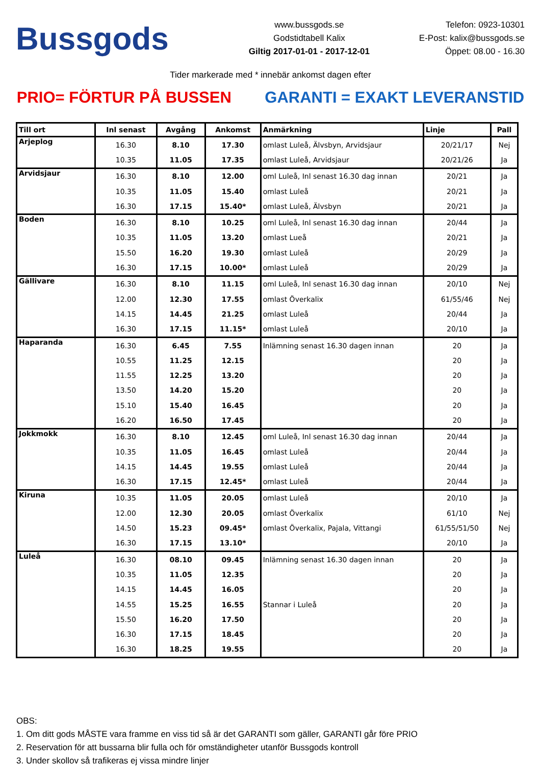Bussgods
www.bussgods.se
Godstidtabell Kalix
Giltig 2017-01-01 - 2017-12-01
Telefon: 0923-10301
E-Post: kalix@bussgods.se
Öppet: 08.00 - 16.30
Tider markerade med * innebär ankomst dagen efter
PRIO= FÖRTUR PÅ BUSSEN GARANTI = EXAKT LEVERANSTID
| Till ort | Inl senast | Avgång | Ankomst | Anmärkning | Linje | Pall |
| --- | --- | --- | --- | --- | --- | --- |
| Arjeplog | 16.30 | 8.10 | 17.30 | omlast Luleå, Älvsbyn, Arvidsjaur | 20/21/17 | Nej |
| | 10.35 | 11.05 | 17.35 | omlast Luleå, Arvidsjaur | 20/21/26 | Ja |
| Arvidsjaur | 16.30 | 8.10 | 12.00 | oml Luleå, Inl senast 16.30 dag innan | 20/21 | Ja |
| | 10.35 | 11.05 | 15.40 | omlast Luleå | 20/21 | Ja |
| | 16.30 | 17.15 | 15.40* | omlast Luleå, Älvsbyn | 20/21 | Ja |
| Boden | 16.30 | 8.10 | 10.25 | oml Luleå, Inl senast 16.30 dag innan | 20/44 | Ja |
| | 10.35 | 11.05 | 13.20 | omlast Lueå | 20/21 | Ja |
| | 15.50 | 16.20 | 19.30 | omlast Luleå | 20/29 | Ja |
| | 16.30 | 17.15 | 10.00* | omlast Luleå | 20/29 | Ja |
| Gällivare | 16.30 | 8.10 | 11.15 | oml Luleå, Inl senast 16.30 dag innan | 20/10 | Nej |
| | 12.00 | 12.30 | 17.55 | omlast Överkalix | 61/55/46 | Nej |
| | 14.15 | 14.45 | 21.25 | omlast Luleå | 20/44 | Ja |
| | 16.30 | 17.15 | 11.15* | omlast Luleå | 20/10 | Ja |
| Haparanda | 16.30 | 6.45 | 7.55 | Inlämning senast 16.30 dagen innan | 20 | Ja |
| | 10.55 | 11.25 | 12.15 | | 20 | Ja |
| | 11.55 | 12.25 | 13.20 | | 20 | Ja |
| | 13.50 | 14.20 | 15.20 | | 20 | Ja |
| | 15.10 | 15.40 | 16.45 | | 20 | Ja |
| | 16.20 | 16.50 | 17.45 | | 20 | Ja |
| Jokkmokk | 16.30 | 8.10 | 12.45 | oml Luleå, Inl senast 16.30 dag innan | 20/44 | Ja |
| | 10.35 | 11.05 | 16.45 | omlast Luleå | 20/44 | Ja |
| | 14.15 | 14.45 | 19.55 | omlast Luleå | 20/44 | Ja |
| | 16.30 | 17.15 | 12.45* | omlast Luleå | 20/44 | Ja |
| Kiruna | 10.35 | 11.05 | 20.05 | omlast Luleå | 20/10 | Ja |
| | 12.00 | 12.30 | 20.05 | omlast Överkalix | 61/10 | Nej |
| | 14.50 | 15.23 | 09.45* | omlast Överkalix, Pajala, Vittangi | 61/55/51/50 | Nej |
| | 16.30 | 17.15 | 13.10* | | 20/10 | Ja |
| Luleå | 16.30 | 08.10 | 09.45 | Inlämning senast 16.30 dagen innan | 20 | Ja |
| | 10.35 | 11.05 | 12.35 | | 20 | Ja |
| | 14.15 | 14.45 | 16.05 | | 20 | Ja |
| | 14.55 | 15.25 | 16.55 | Stannar i Luleå | 20 | Ja |
| | 15.50 | 16.20 | 17.50 | | 20 | Ja |
| | 16.30 | 17.15 | 18.45 | | 20 | Ja |
| | 16.30 | 18.25 | 19.55 | | 20 | Ja |
OBS:
1. Om ditt gods MÅSTE vara framme en viss tid så är det GARANTI som gäller, GARANTI går före PRIO
2. Reservation för att bussarna blir fulla och för omständigheter utanför Bussgods kontroll
3. Under skollov så trafikeras ej vissa mindre linjer